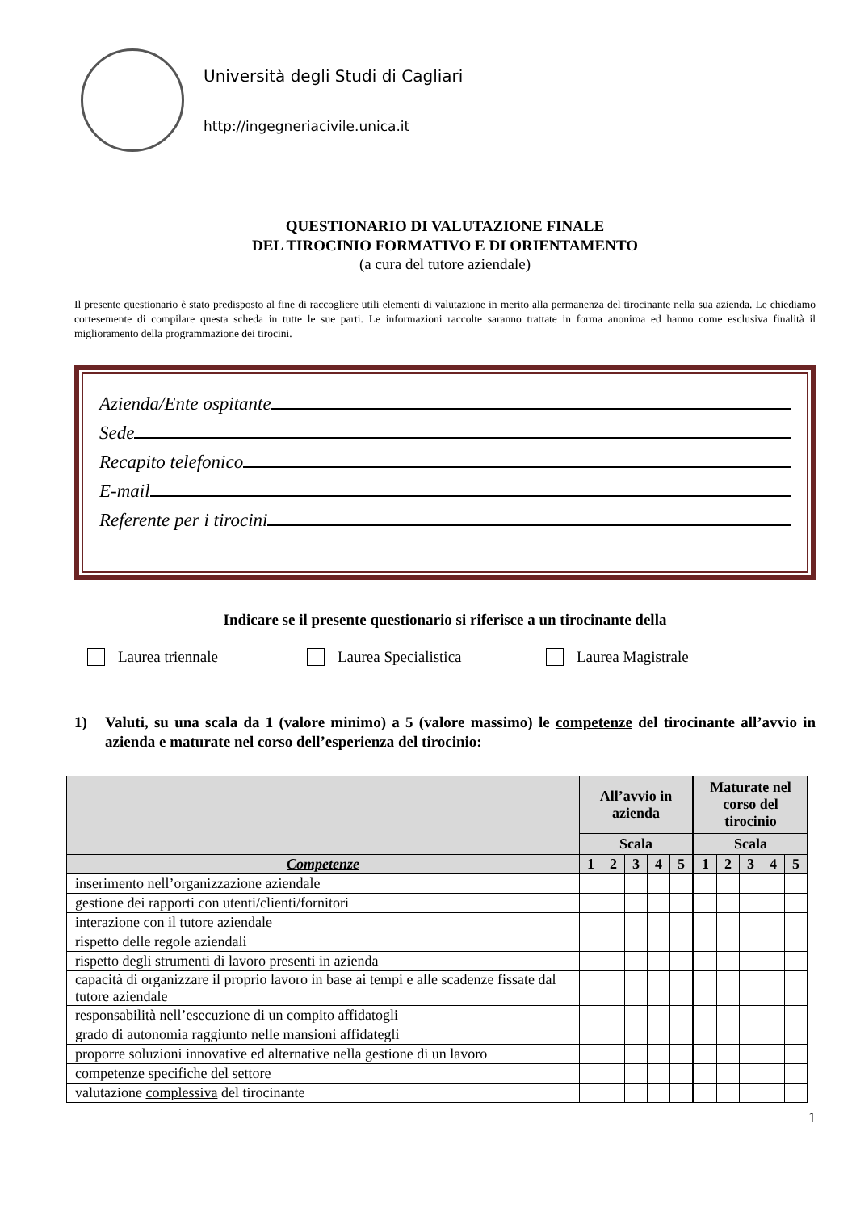Università degli Studi di Cagliari
http://ingegneriacivile.unica.it
QUESTIONARIO DI VALUTAZIONE FINALE
DEL TIROCINIO FORMATIVO E DI ORIENTAMENTO
(a cura del tutore aziendale)
Il presente questionario è stato predisposto al fine di raccogliere utili elementi di valutazione in merito alla permanenza del tirocinante nella sua azienda. Le chiediamo cortesemente di compilare questa scheda in tutte le sue parti. Le informazioni raccolte saranno trattate in forma anonima ed hanno come esclusiva finalità il miglioramento della programmazione dei tirocini.
Azienda/Ente ospitante
Sede
Recapito telefonico
E-mail
Referente per i tirocini
Indicare se il presente questionario si riferisce a un tirocinante della
Laurea triennale Laurea Specialistica Laurea Magistrale
1) Valuti, su una scala da 1 (valore minimo) a 5 (valore massimo) le competenze del tirocinante all’avvio in azienda e maturate nel corso dell’esperienza del tirocinio:
| | All’avvio in azienda | | | | | Maturate nel corso del tirocinio | | | | |
| --- | --- | --- | --- | --- | --- | --- | --- | --- | --- | --- |
| | Scala | | | | | Scala | | | | |
| Competenze | 1 | 2 | 3 | 4 | 5 | 1 | 2 | 3 | 4 | 5 |
| inserimento nell’organizzazione aziendale | | | | | | | | | | |
| gestione dei rapporti con utenti/clienti/fornitori | | | | | | | | | | |
| interazione con il tutore aziendale | | | | | | | | | | |
| rispetto delle regole aziendali | | | | | | | | | | |
| rispetto degli strumenti di lavoro presenti in azienda | | | | | | | | | | |
| capacità di organizzare il proprio lavoro in base ai tempi e alle scadenze fissate dal tutore aziendale | | | | | | | | | | |
| responsabilità nell’esecuzione di un compito affidatogli | | | | | | | | | | |
| grado di autonomia raggiunto nelle mansioni affidategli | | | | | | | | | | |
| proporre soluzioni innovative ed alternative nella gestione di un lavoro | | | | | | | | | | |
| competenze specifiche del settore | | | | | | | | | | |
| valutazione complessiva del tirocinante | | | | | | | | | | |
1